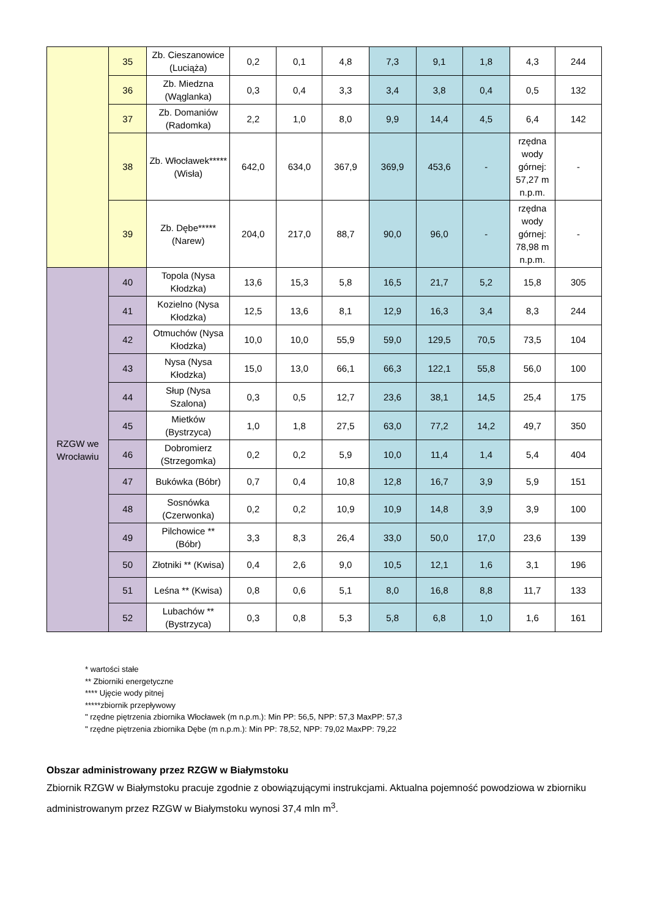| | 35 | Zb. Cieszanowice (Luciąża) | 0,2 | 0,1 | 4,8 | 7,3 | 9,1 | 1,8 | 4,3 | 244 |
| | 36 | Zb. Miedzna (Wąglanka) | 0,3 | 0,4 | 3,3 | 3,4 | 3,8 | 0,4 | 0,5 | 132 |
| | 37 | Zb. Domaniów (Radomka) | 2,2 | 1,0 | 8,0 | 9,9 | 14,4 | 4,5 | 6,4 | 142 |
| | 38 | Zb. Włocławek***** (Wisła) | 642,0 | 634,0 | 367,9 | 369,9 | 453,6 | - | rzędna wody górnej: 57,27 m n.p.m. | - |
| | 39 | Zb. Dębe***** (Narew) | 204,0 | 217,0 | 88,7 | 90,0 | 96,0 | - | rzędna wody górnej: 78,98 m n.p.m. | - |
| RZGW we Wrocławiu | 40 | Topola (Nysa Kłodzka) | 13,6 | 15,3 | 5,8 | 16,5 | 21,7 | 5,2 | 15,8 | 305 |
| | 41 | Kozielno (Nysa Kłodzka) | 12,5 | 13,6 | 8,1 | 12,9 | 16,3 | 3,4 | 8,3 | 244 |
| | 42 | Otmuchów (Nysa Kłodzka) | 10,0 | 10,0 | 55,9 | 59,0 | 129,5 | 70,5 | 73,5 | 104 |
| | 43 | Nysa (Nysa Kłodzka) | 15,0 | 13,0 | 66,1 | 66,3 | 122,1 | 55,8 | 56,0 | 100 |
| | 44 | Słup (Nysa Szalona) | 0,3 | 0,5 | 12,7 | 23,6 | 38,1 | 14,5 | 25,4 | 175 |
| | 45 | Mietków (Bystrzyca) | 1,0 | 1,8 | 27,5 | 63,0 | 77,2 | 14,2 | 49,7 | 350 |
| | 46 | Dobromierz (Strzegomka) | 0,2 | 0,2 | 5,9 | 10,0 | 11,4 | 1,4 | 5,4 | 404 |
| | 47 | Bukówka (Bóbr) | 0,7 | 0,4 | 10,8 | 12,8 | 16,7 | 3,9 | 5,9 | 151 |
| | 48 | Sosnówka (Czerwonka) | 0,2 | 0,2 | 10,9 | 10,9 | 14,8 | 3,9 | 3,9 | 100 |
| | 49 | Pilchowice ** (Bóbr) | 3,3 | 8,3 | 26,4 | 33,0 | 50,0 | 17,0 | 23,6 | 139 |
| | 50 | Złotniki ** (Kwisa) | 0,4 | 2,6 | 9,0 | 10,5 | 12,1 | 1,6 | 3,1 | 196 |
| | 51 | Leśna ** (Kwisa) | 0,8 | 0,6 | 5,1 | 8,0 | 16,8 | 8,8 | 11,7 | 133 |
| | 52 | Lubachów ** (Bystrzyca) | 0,3 | 0,8 | 5,3 | 5,8 | 6,8 | 1,0 | 1,6 | 161 |
* wartości stałe
** Zbiorniki energetyczne
**** Ujęcie wody pitnej
*****zbiornik przepływowy
" rzędne piętrzenia zbiornika Włocławek (m n.p.m.): Min PP: 56,5, NPP: 57,3 MaxPP: 57,3
" rzędne piętrzenia zbiornika Dębe (m n.p.m.): Min PP: 78,52, NPP: 79,02 MaxPP: 79,22
Obszar administrowany przez RZGW w Białymstoku
Zbiornik RZGW w Białymstoku pracuje zgodnie z obowiązującymi instrukcjami. Aktualna pojemność powodziowa w zbiorniku administrowanym przez RZGW w Białymstoku wynosi 37,4 mln m<sup>3</sup>.